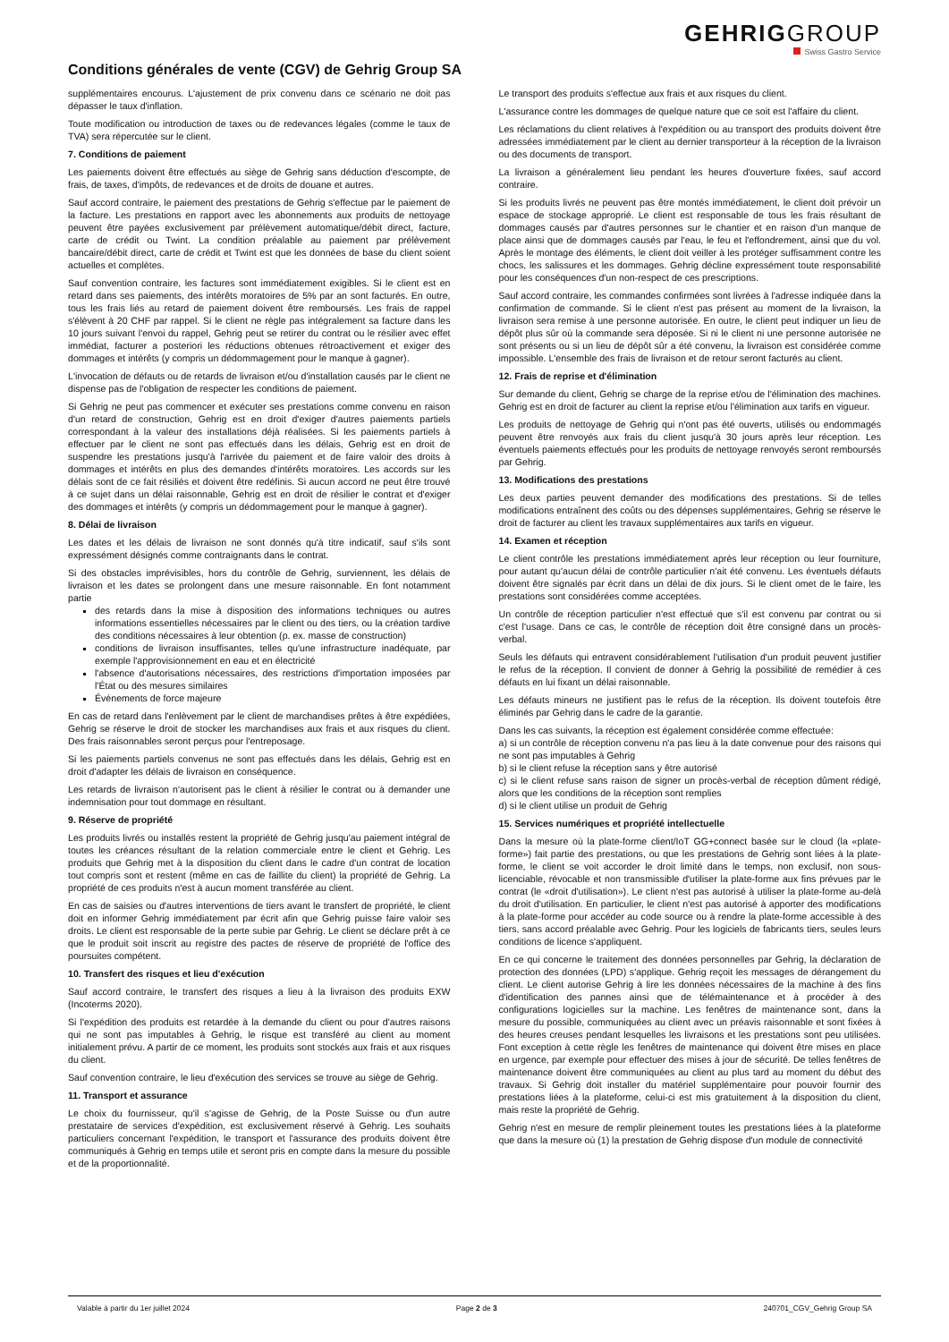GEHRIGGROUP
Swiss Gastro Service
Conditions générales de vente (CGV) de Gehrig Group SA
supplémentaires encourus. L'ajustement de prix convenu dans ce scénario ne doit pas dépasser le taux d'inflation.
Toute modification ou introduction de taxes ou de redevances légales (comme le taux de TVA) sera répercutée sur le client.
7. Conditions de paiement
Les paiements doivent être effectués au siège de Gehrig sans déduction d'escompte, de frais, de taxes, d'impôts, de redevances et de droits de douane et autres.
Sauf accord contraire, le paiement des prestations de Gehrig s'effectue par le paiement de la facture. Les prestations en rapport avec les abonnements aux produits de nettoyage peuvent être payées exclusivement par prélèvement automatique/débit direct, facture, carte de crédit ou Twint. La condition préalable au paiement par prélèvement bancaire/débit direct, carte de crédit et Twint est que les données de base du client soient actuelles et complètes.
Sauf convention contraire, les factures sont immédiatement exigibles. Si le client est en retard dans ses paiements, des intérêts moratoires de 5% par an sont facturés. En outre, tous les frais liés au retard de paiement doivent être remboursés. Les frais de rappel s'élèvent à 20 CHF par rappel. Si le client ne règle pas intégralement sa facture dans les 10 jours suivant l'envoi du rappel, Gehrig peut se retirer du contrat ou le résilier avec effet immédiat, facturer a posteriori les réductions obtenues rétroactivement et exiger des dommages et intérêts (y compris un dédommagement pour le manque à gagner).
L'invocation de défauts ou de retards de livraison et/ou d'installation causés par le client ne dispense pas de l'obligation de respecter les conditions de paiement.
Si Gehrig ne peut pas commencer et exécuter ses prestations comme convenu en raison d'un retard de construction, Gehrig est en droit d'exiger d'autres paiements partiels correspondant à la valeur des installations déjà réalisées. Si les paiements partiels à effectuer par le client ne sont pas effectués dans les délais, Gehrig est en droit de suspendre les prestations jusqu'à l'arrivée du paiement et de faire valoir des droits à dommages et intérêts en plus des demandes d'intérêts moratoires. Les accords sur les délais sont de ce fait résiliés et doivent être redéfinis. Si aucun accord ne peut être trouvé à ce sujet dans un délai raisonnable, Gehrig est en droit de résilier le contrat et d'exiger des dommages et intérêts (y compris un dédommagement pour le manque à gagner).
8. Délai de livraison
Les dates et les délais de livraison ne sont donnés qu'à titre indicatif, sauf s'ils sont expressément désignés comme contraignants dans le contrat.
Si des obstacles imprévisibles, hors du contrôle de Gehrig, surviennent, les délais de livraison et les dates se prolongent dans une mesure raisonnable. En font notamment partie
des retards dans la mise à disposition des informations techniques ou autres informations essentielles nécessaires par le client ou des tiers, ou la création tardive des conditions nécessaires à leur obtention (p. ex. masse de construction)
conditions de livraison insuffisantes, telles qu'une infrastructure inadéquate, par exemple l'approvisionnement en eau et en électricité
l'absence d'autorisations nécessaires, des restrictions d'importation imposées par l'État ou des mesures similaires
Événements de force majeure
En cas de retard dans l'enlèvement par le client de marchandises prêtes à être expédiées, Gehrig se réserve le droit de stocker les marchandises aux frais et aux risques du client. Des frais raisonnables seront perçus pour l'entreposage.
Si les paiements partiels convenus ne sont pas effectués dans les délais, Gehrig est en droit d'adapter les délais de livraison en conséquence.
Les retards de livraison n'autorisent pas le client à résilier le contrat ou à demander une indemnisation pour tout dommage en résultant.
9. Réserve de propriété
Les produits livrés ou installés restent la propriété de Gehrig jusqu'au paiement intégral de toutes les créances résultant de la relation commerciale entre le client et Gehrig. Les produits que Gehrig met à la disposition du client dans le cadre d'un contrat de location tout compris sont et restent (même en cas de faillite du client) la propriété de Gehrig. La propriété de ces produits n'est à aucun moment transférée au client.
En cas de saisies ou d'autres interventions de tiers avant le transfert de propriété, le client doit en informer Gehrig immédiatement par écrit afin que Gehrig puisse faire valoir ses droits. Le client est responsable de la perte subie par Gehrig. Le client se déclare prêt à ce que le produit soit inscrit au registre des pactes de réserve de propriété de l'office des poursuites compétent.
10. Transfert des risques et lieu d'exécution
Sauf accord contraire, le transfert des risques a lieu à la livraison des produits EXW (Incoterms 2020).
Si l'expédition des produits est retardée à la demande du client ou pour d'autres raisons qui ne sont pas imputables à Gehrig, le risque est transféré au client au moment initialement prévu. A partir de ce moment, les produits sont stockés aux frais et aux risques du client.
Sauf convention contraire, le lieu d'exécution des services se trouve au siège de Gehrig.
11. Transport et assurance
Le choix du fournisseur, qu'il s'agisse de Gehrig, de la Poste Suisse ou d'un autre prestataire de services d'expédition, est exclusivement réservé à Gehrig. Les souhaits particuliers concernant l'expédition, le transport et l'assurance des produits doivent être communiqués à Gehrig en temps utile et seront pris en compte dans la mesure du possible et de la proportionnalité.
Le transport des produits s'effectue aux frais et aux risques du client.
L'assurance contre les dommages de quelque nature que ce soit est l'affaire du client.
Les réclamations du client relatives à l'expédition ou au transport des produits doivent être adressées immédiatement par le client au dernier transporteur à la réception de la livraison ou des documents de transport.
La livraison a généralement lieu pendant les heures d'ouverture fixées, sauf accord contraire.
Si les produits livrés ne peuvent pas être montés immédiatement, le client doit prévoir un espace de stockage approprié. Le client est responsable de tous les frais résultant de dommages causés par d'autres personnes sur le chantier et en raison d'un manque de place ainsi que de dommages causés par l'eau, le feu et l'effondrement, ainsi que du vol. Après le montage des éléments, le client doit veiller à les protéger suffisamment contre les chocs, les salissures et les dommages. Gehrig décline expressément toute responsabilité pour les conséquences d'un non-respect de ces prescriptions.
Sauf accord contraire, les commandes confirmées sont livrées à l'adresse indiquée dans la confirmation de commande. Si le client n'est pas présent au moment de la livraison, la livraison sera remise à une personne autorisée. En outre, le client peut indiquer un lieu de dépôt plus sûr où la commande sera déposée. Si ni le client ni une personne autorisée ne sont présents ou si un lieu de dépôt sûr a été convenu, la livraison est considérée comme impossible. L'ensemble des frais de livraison et de retour seront facturés au client.
12. Frais de reprise et d'élimination
Sur demande du client, Gehrig se charge de la reprise et/ou de l'élimination des machines. Gehrig est en droit de facturer au client la reprise et/ou l'élimination aux tarifs en vigueur.
Les produits de nettoyage de Gehrig qui n'ont pas été ouverts, utilisés ou endommagés peuvent être renvoyés aux frais du client jusqu'à 30 jours après leur réception. Les éventuels paiements effectués pour les produits de nettoyage renvoyés seront remboursés par Gehrig.
13. Modifications des prestations
Les deux parties peuvent demander des modifications des prestations. Si de telles modifications entraînent des coûts ou des dépenses supplémentaires, Gehrig se réserve le droit de facturer au client les travaux supplémentaires aux tarifs en vigueur.
14. Examen et réception
Le client contrôle les prestations immédiatement après leur réception ou leur fourniture, pour autant qu'aucun délai de contrôle particulier n'ait été convenu. Les éventuels défauts doivent être signalés par écrit dans un délai de dix jours. Si le client omet de le faire, les prestations sont considérées comme acceptées.
Un contrôle de réception particulier n'est effectué que s'il est convenu par contrat ou si c'est l'usage. Dans ce cas, le contrôle de réception doit être consigné dans un procès-verbal.
Seuls les défauts qui entravent considérablement l'utilisation d'un produit peuvent justifier le refus de la réception. Il convient de donner à Gehrig la possibilité de remédier à ces défauts en lui fixant un délai raisonnable.
Les défauts mineurs ne justifient pas le refus de la réception. Ils doivent toutefois être éliminés par Gehrig dans le cadre de la garantie.
Dans les cas suivants, la réception est également considérée comme effectuée:
a) si un contrôle de réception convenu n'a pas lieu à la date convenue pour des raisons qui ne sont pas imputables à Gehrig
b) si le client refuse la réception sans y être autorisé
c) si le client refuse sans raison de signer un procès-verbal de réception dûment rédigé, alors que les conditions de la réception sont remplies
d) si le client utilise un produit de Gehrig
15. Services numériques et propriété intellectuelle
Dans la mesure où la plate-forme client/IoT GG+connect basée sur le cloud (la «plate-forme») fait partie des prestations, ou que les prestations de Gehrig sont liées à la plate-forme, le client se voit accorder le droit limité dans le temps, non exclusif, non sous-licenciable, révocable et non transmissible d'utiliser la plate-forme aux fins prévues par le contrat (le «droit d'utilisation»). Le client n'est pas autorisé à utiliser la plate-forme au-delà du droit d'utilisation. En particulier, le client n'est pas autorisé à apporter des modifications à la plate-forme pour accéder au code source ou à rendre la plate-forme accessible à des tiers, sans accord préalable avec Gehrig. Pour les logiciels de fabricants tiers, seules leurs conditions de licence s'appliquent.
En ce qui concerne le traitement des données personnelles par Gehrig, la déclaration de protection des données (LPD) s'applique. Gehrig reçoit les messages de dérangement du client. Le client autorise Gehrig à lire les données nécessaires de la machine à des fins d'identification des pannes ainsi que de télémaintenance et à procéder à des configurations logicielles sur la machine. Les fenêtres de maintenance sont, dans la mesure du possible, communiquées au client avec un préavis raisonnable et sont fixées à des heures creuses pendant lesquelles les livraisons et les prestations sont peu utilisées. Font exception à cette règle les fenêtres de maintenance qui doivent être mises en place en urgence, par exemple pour effectuer des mises à jour de sécurité. De telles fenêtres de maintenance doivent être communiquées au client au plus tard au moment du début des travaux. Si Gehrig doit installer du matériel supplémentaire pour pouvoir fournir des prestations liées à la plateforme, celui-ci est mis gratuitement à la disposition du client, mais reste la propriété de Gehrig.
Gehrig n'est en mesure de remplir pleinement toutes les prestations liées à la plateforme que dans la mesure où (1) la prestation de Gehrig dispose d'un module de connectivité
Valable à partir du 1er juillet 2024 Page 2 de 3 240701_CGV_Gehrig Group SA